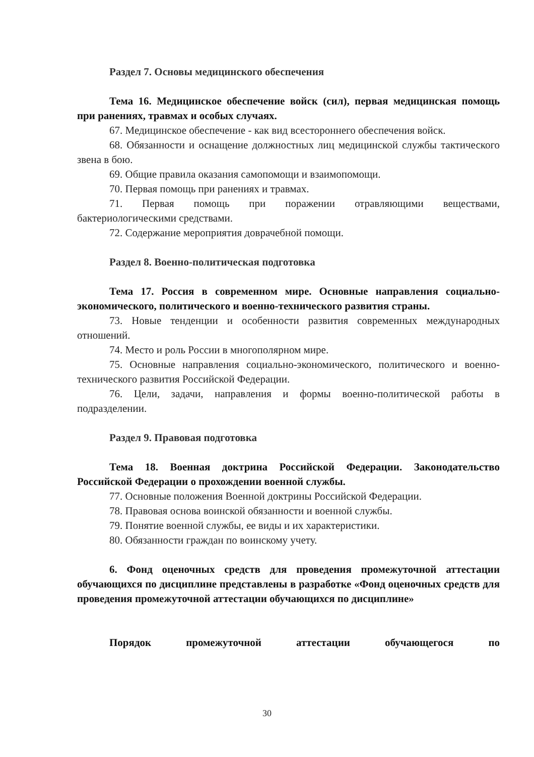Раздел 7. Основы медицинского обеспечения
Тема 16. Медицинское обеспечение войск (сил), первая медицинская помощь при ранениях, травмах и особых случаях.
67. Медицинское обеспечение - как вид всестороннего обеспечения войск.
68. Обязанности и оснащение должностных лиц медицинской службы тактического звена в бою.
69. Общие правила оказания самопомощи и взаимопомощи.
70. Первая помощь при ранениях и травмах.
71. Первая помощь при поражении отравляющими веществами, бактериологическими средствами.
72. Содержание мероприятия доврачебной помощи.
Раздел 8. Военно-политическая подготовка
Тема 17. Россия в современном мире. Основные направления социально-экономического, политического и военно-технического развития страны.
73. Новые тенденции и особенности развития современных международных отношений.
74. Место и роль России в многополярном мире.
75. Основные направления социально-экономического, политического и военно-технического развития Российской Федерации.
76. Цели, задачи, направления и формы военно-политической работы в подразделении.
Раздел 9. Правовая подготовка
Тема 18. Военная доктрина Российской Федерации. Законодательство Российской Федерации о прохождении военной службы.
77. Основные положения Военной доктрины Российской Федерации.
78. Правовая основа воинской обязанности и военной службы.
79. Понятие военной службы, ее виды и их характеристики.
80. Обязанности граждан по воинскому учету.
6. Фонд оценочных средств для проведения промежуточной аттестации обучающихся по дисциплине представлены в разработке «Фонд оценочных средств для проведения промежуточной аттестации обучающихся по дисциплине»
Порядок промежуточной аттестации обучающегося по
30